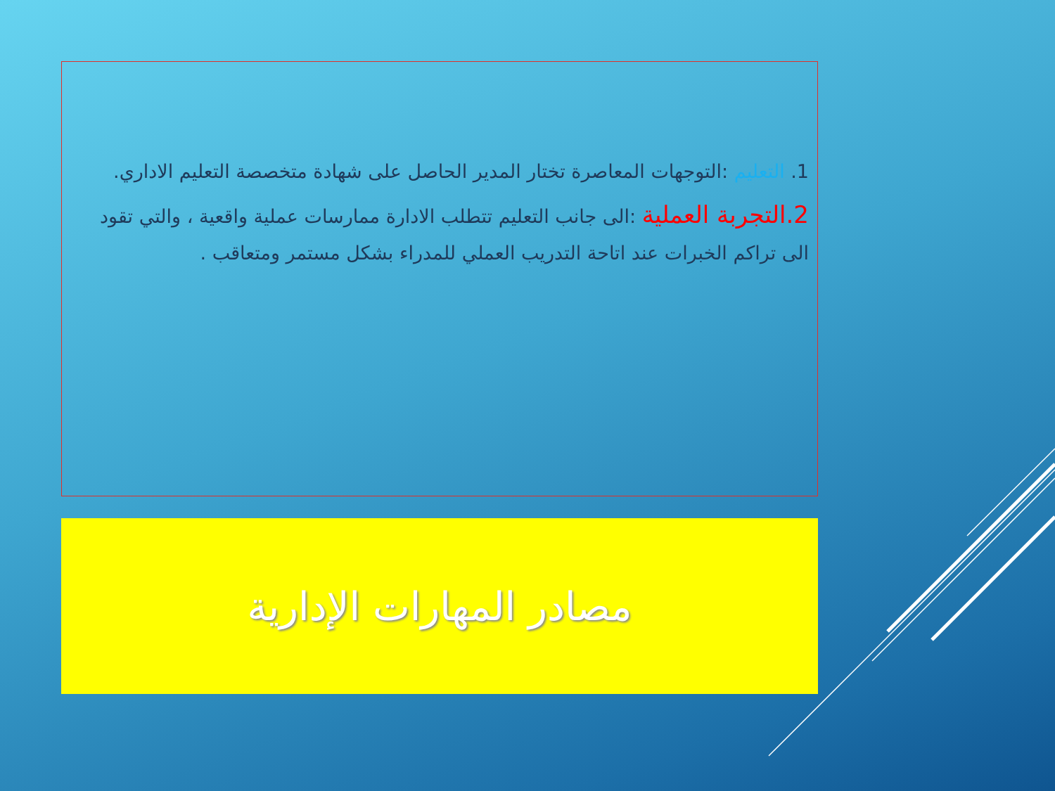1. التعليم :التوجهات المعاصرة تختار المدير الحاصل على شهادة متخصصة التعليم الاداري.
2.التجربة العملية :الى جانب التعليم تتطلب الادارة ممارسات عملية واقعية ، والتي تقود الى تراكم الخبرات عند اتاحة التدريب العملي للمدراء بشكل مستمر ومتعاقب .
مصادر المهارات الإدارية